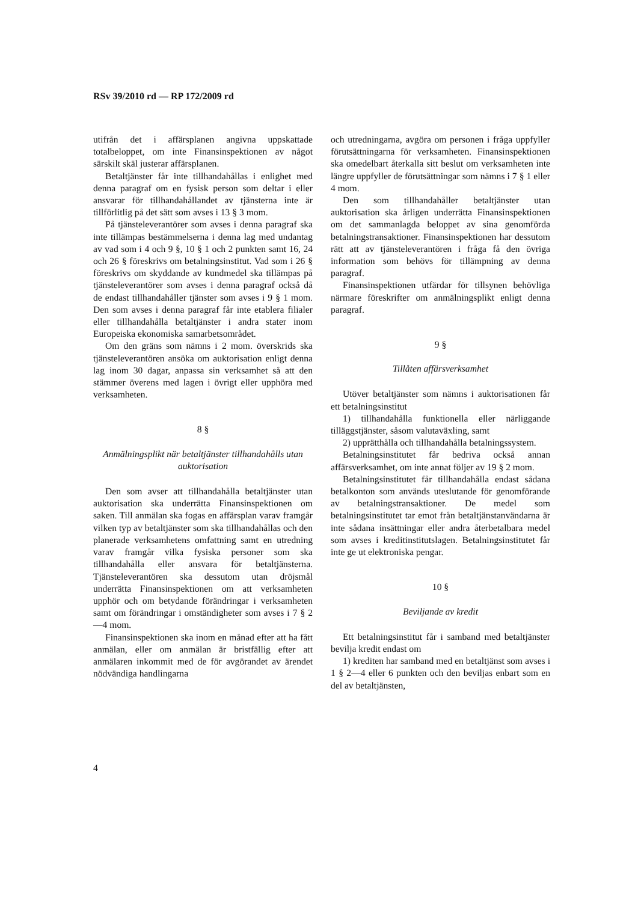RSv 39/2010 rd — RP 172/2009 rd
utifrån det i affärsplanen angivna uppskattade totalbeloppet, om inte Finansinspektionen av något särskilt skäl justerar affärsplanen.
Betaltjänster får inte tillhandahållas i enlighet med denna paragraf om en fysisk person som deltar i eller ansvarar för tillhandahållandet av tjänsterna inte är tillförlitlig på det sätt som avses i 13 § 3 mom.
På tjänsteleverantörer som avses i denna paragraf ska inte tillämpas bestämmelserna i denna lag med undantag av vad som i 4 och 9 §, 10 § 1 och 2 punkten samt 16, 24 och 26 § föreskrivs om betalningsinstitut. Vad som i 26 § föreskrivs om skyddande av kundmedel ska tillämpas på tjänsteleverantörer som avses i denna paragraf också då de endast tillhandahåller tjänster som avses i 9 § 1 mom. Den som avses i denna paragraf får inte etablera filialer eller tillhandahålla betaltjänster i andra stater inom Europeiska ekonomiska samarbetsområdet.
Om den gräns som nämns i 2 mom. överskrids ska tjänsteleverantören ansöka om auktorisation enligt denna lag inom 30 dagar, anpassa sin verksamhet så att den stämmer överens med lagen i övrigt eller upphöra med verksamheten.
8 §
Anmälningsplikt när betaltjänster tillhandahålls utan auktorisation
Den som avser att tillhandahålla betaltjänster utan auktorisation ska underrätta Finansinspektionen om saken. Till anmälan ska fogas en affärsplan varav framgår vilken typ av betaltjänster som ska tillhandahållas och den planerade verksamhetens omfattning samt en utredning varav framgår vilka fysiska personer som ska tillhandahålla eller ansvara för betaltjänsterna. Tjänsteleverantören ska dessutom utan dröjsmål underrätta Finansinspektionen om att verksamheten upphör och om betydande förändringar i verksamheten samt om förändringar i omständigheter som avses i 7 § 2—4 mom.
Finansinspektionen ska inom en månad efter att ha fått anmälan, eller om anmälan är bristfällig efter att anmälaren inkommit med de för avgörandet av ärendet nödvändiga handlingarna
och utredningarna, avgöra om personen i fråga uppfyller förutsättningarna för verksamheten. Finansinspektionen ska omedelbart återkalla sitt beslut om verksamheten inte längre uppfyller de förutsättningar som nämns i 7 § 1 eller 4 mom.
Den som tillhandahåller betaltjänster utan auktorisation ska årligen underrätta Finansinspektionen om det sammanlagda beloppet av sina genomförda betalningstransaktioner. Finansinspektionen har dessutom rätt att av tjänsteleverantören i fråga få den övriga information som behövs för tillämpning av denna paragraf.
Finansinspektionen utfärdar för tillsynen behövliga närmare föreskrifter om anmälningsplikt enligt denna paragraf.
9 §
Tillåten affärsverksamhet
Utöver betaltjänster som nämns i auktorisationen får ett betalningsinstitut
1) tillhandahålla funktionella eller närliggande tilläggstjänster, såsom valutaväxling, samt
2) upprätthålla och tillhandahålla betalningssystem.
Betalningsinstitutet får bedriva också annan affärsverksamhet, om inte annat följer av 19 § 2 mom.
Betalningsinstitutet får tillhandahålla endast sådana betalkonton som används uteslutande för genomförande av betalningstransaktioner. De medel som betalningsinstitutet tar emot från betaltjänstanvändarna är inte sådana insättningar eller andra återbetalbara medel som avses i kreditinstitutslagen. Betalningsinstitutet får inte ge ut elektroniska pengar.
10 §
Beviljande av kredit
Ett betalningsinstitut får i samband med betaltjänster bevilja kredit endast om
1) krediten har samband med en betaltjänst som avses i 1 § 2—4 eller 6 punkten och den beviljas enbart som en del av betaltjänsten,
4